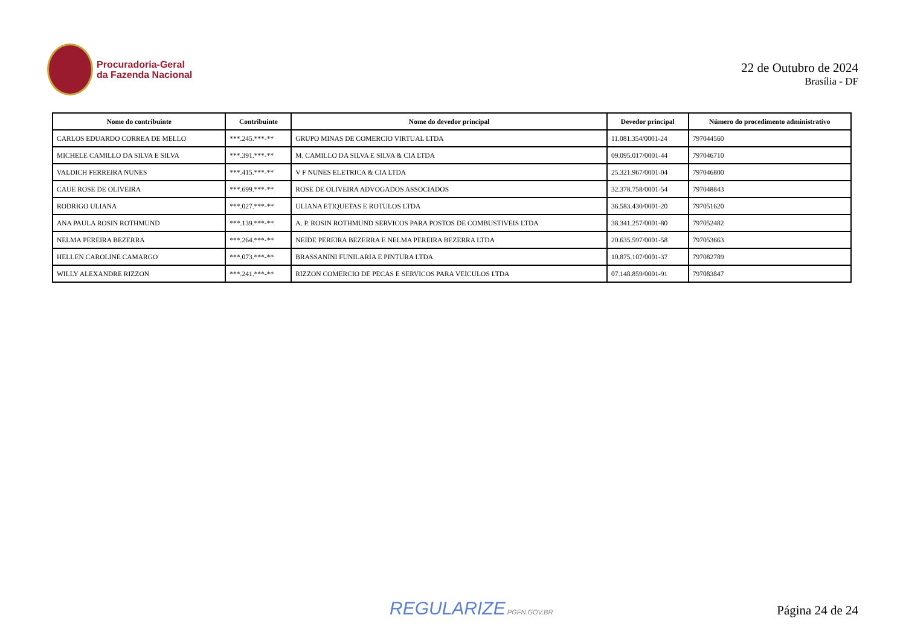Procuradoria-Geral
da Fazenda Nacional
22 de Outubro de 2024
Brasília - DF
| Nome do contribuinte | Contribuinte | Nome do devedor principal | Devedor principal | Número do procedimento administrativo |
| --- | --- | --- | --- | --- |
| CARLOS EDUARDO CORREA DE MELLO | ***.245.***-** | GRUPO MINAS DE COMERCIO VIRTUAL LTDA | 11.081.354/0001-24 | 797044560 |
| MICHELE CAMILLO DA SILVA E SILVA | ***.391.***-** | M. CAMILLO DA SILVA E SILVA & CIA LTDA | 09.095.017/0001-44 | 797046710 |
| VALDICH FERREIRA NUNES | ***.415.***-** | V F NUNES ELETRICA & CIA LTDA | 25.321.967/0001-04 | 797046800 |
| CAUE ROSE DE OLIVEIRA | ***.699.***-** | ROSE DE OLIVEIRA ADVOGADOS ASSOCIADOS | 32.378.758/0001-54 | 797048843 |
| RODRIGO ULIANA | ***.027.***-** | ULIANA ETIQUETAS E ROTULOS LTDA | 36.583.430/0001-20 | 797051620 |
| ANA PAULA ROSIN ROTHMUND | ***.139.***-** | A. P. ROSIN ROTHMUND SERVICOS PARA POSTOS DE COMBUSTIVEIS LTDA | 38.341.257/0001-80 | 797052482 |
| NELMA PEREIRA BEZERRA | ***.264.***-** | NEIDE PEREIRA BEZERRA E NELMA PEREIRA BEZERRA LTDA | 20.635.597/0001-58 | 797053663 |
| HELLEN CAROLINE CAMARGO | ***.073.***-** | BRASSANINI FUNILARIA E PINTURA LTDA | 10.875.107/0001-37 | 797082789 |
| WILLY ALEXANDRE RIZZON | ***.241.***-** | RIZZON COMERCIO DE PECAS E SERVICOS PARA VEICULOS LTDA | 07.148.859/0001-91 | 797083847 |
REGULARIZE.PGFN.GOV.BR
Página 24 de 24